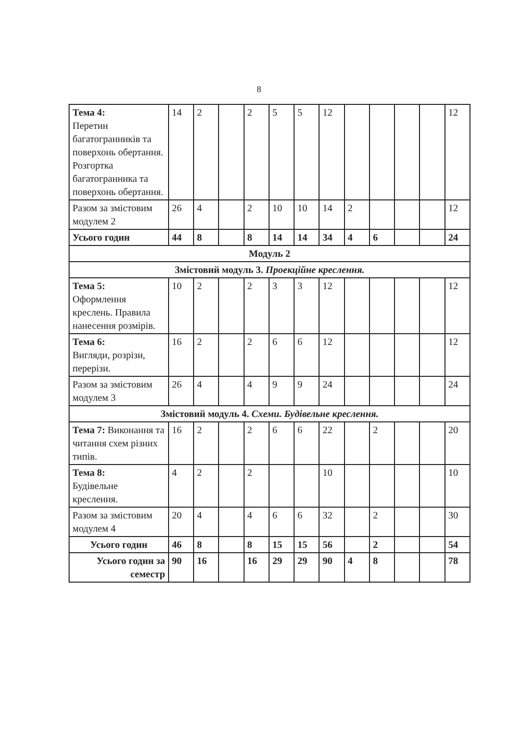8
| Тема 4: Перетин багатогранників та поверхонь обертання. Розгортка багатогранника та поверхонь обертання. | 14 | 2 | | 2 | 5 | 5 | 12 | | | | | 12 |
| Разом за змістовим модулем 2 | 26 | 4 | | 2 | 10 | 10 | 14 | 2 | | | | 12 |
| Усього годин | 44 | 8 | | 8 | 14 | 14 | 34 | 4 | 6 | | | 24 |
| Модуль 2 | | | | | | | | | | | | |
| Змістовий модуль 3. Проекційне креслення. | | | | | | | | | | | | |
| Тема 5: Оформлення креслень. Правила нанесення розмірів. | 10 | 2 | | 2 | 3 | 3 | 12 | | | | | 12 |
| Тема 6: Вигляди, розрізи, перерізи. | 16 | 2 | | 2 | 6 | 6 | 12 | | | | | 12 |
| Разом за змістовим модулем 3 | 26 | 4 | | 4 | 9 | 9 | 24 | | | | | 24 |
| Змістовий модуль 4. Схеми. Будівельне креслення. | | | | | | | | | | | | |
| Тема 7: Виконання та читання схем різних типів. | 16 | 2 | | 2 | 6 | 6 | 22 | | 2 | | | 20 |
| Тема 8: Будівельне креслення. | 4 | 2 | | 2 | | | 10 | | | | | 10 |
| Разом за змістовим модулем 4 | 20 | 4 | | 4 | 6 | 6 | 32 | | 2 | | | 30 |
| Усього годин | 46 | 8 | | 8 | 15 | 15 | 56 | | 2 | | | 54 |
| Усього годин за семестр | 90 | 16 | | 16 | 29 | 29 | 90 | 4 | 8 | | | 78 |